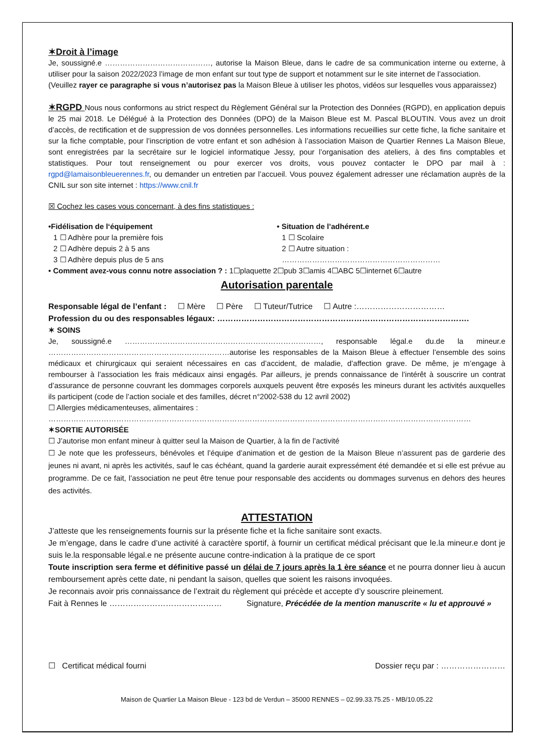✶Droit à l’image
Je, soussigné.e ……………………………………, autorise la Maison Bleue, dans le cadre de sa communication interne ou externe, à utiliser pour la saison 2022/2023 l’image de mon enfant sur tout type de support et notamment sur le site internet de l’association.
(Veuillez rayer ce paragraphe si vous n’autorisez pas la Maison Bleue à utiliser les photos, vidéos sur lesquelles vous apparaissez)
✶RGPD Nous nous conformons au strict respect du Règlement Général sur la Protection des Données (RGPD), en application depuis le 25 mai 2018. Le Délégué à la Protection des Données (DPO) de la Maison Bleue est M. Pascal BLOUTIN. Vous avez un droit d’accès, de rectification et de suppression de vos données personnelles. Les informations recueillies sur cette fiche, la fiche sanitaire et sur la fiche comptable, pour l’inscription de votre enfant et son adhésion à l’association Maison de Quartier Rennes La Maison Bleue, sont enregistrées par la secrétaire sur le logiciel informatique Jessy, pour l’organisation des ateliers, à des fins comptables et statistiques. Pour tout renseignement ou pour exercer vos droits, vous pouvez contacter le DPO par mail à : rgpd@lamaisonbleuerennes.fr, ou demander un entretien par l’accueil. Vous pouvez également adresser une réclamation auprès de la CNIL sur son site internet : https://www.cnil.fr
☒ Cochez les cases vous concernant, à des fins statistiques :
•Fidélisation de l‘équipement
1 ☐ Adhère pour la première fois
2 ☐ Adhère depuis 2 à 5 ans
3 ☐ Adhère depuis plus de 5 ans
• Situation de l’adhérent.e
1 ☐ Scolaire
2 ☐ Autre situation : ………………………………………………………
• Comment avez-vous connu notre association ? : 1☐plaquette 2☐pub 3☐amis 4☐ABC 5☐internet 6☐autre
Autorisation parentale
Responsable légal de l’enfant : ☐ Mère ☐ Père ☐ Tuteur/Tutrice ☐ Autre :……………………………
Profession du ou des responsables légaux: ………………………………………………………………………………….
✶ SOINS
Je, soussigné.e ……………………………………………………………………, responsable légal.e du.de la mineur.e ………………………………………………………………autorise les responsables de la Maison Bleue à effectuer l’ensemble des soins médicaux et chirurgicaux qui seraient nécessaires en cas d’accident, de maladie, d’affection grave. De même, je m’engage à rembourser à l’association les frais médicaux ainsi engagés. Par ailleurs, je prends connaissance de l’intérêt à souscrire un contrat d’assurance de personne couvrant les dommages corporels auxquels peuvent être exposés les mineurs durant les activités auxquelles ils participent (code de l’action sociale et des familles, décret n°2002-538 du 12 avril 2002)
☐ Allergies médicamenteuses, alimentaires :
……………………………………………………………………………………………………………………………………………………
✶SORTIE AUTORISÉE
☐ J’autorise mon enfant mineur à quitter seul la Maison de Quartier, à la fin de l’activité
☐ Je note que les professeurs, bénévoles et l’équipe d’animation et de gestion de la Maison Bleue n’assurent pas de garderie des jeunes ni avant, ni après les activités, sauf le cas échéant, quand la garderie aurait expressément été demandée et si elle est prévue au programme. De ce fait, l’association ne peut être tenue pour responsable des accidents ou dommages survenus en dehors des heures des activités.
ATTESTATION
J’atteste que les renseignements fournis sur la présente fiche et la fiche sanitaire sont exacts.
Je m’engage, dans le cadre d’une activité à caractère sportif, à fournir un certificat médical précisant que le.la mineur.e dont je suis le.la responsable légal.e ne présente aucune contre-indication à la pratique de ce sport
Toute inscription sera ferme et définitive passé un délai de 7 jours après la 1 ère séance et ne pourra donner lieu à aucun remboursement après cette date, ni pendant la saison, quelles que soient les raisons invoquées.
Je reconnais avoir pris connaissance de l’extrait du règlement qui précède et accepte d’y souscrire pleinement.
Fait à Rennes le …………………………………… Signature, Précédée de la mention manuscrite « lu et approuvé »
☐ Certificat médical fourni Dossier reçu par : ……………………
Maison de Quartier La Maison Bleue - 123 bd de Verdun – 35000 RENNES – 02.99.33.75.25 - MB/10.05.22